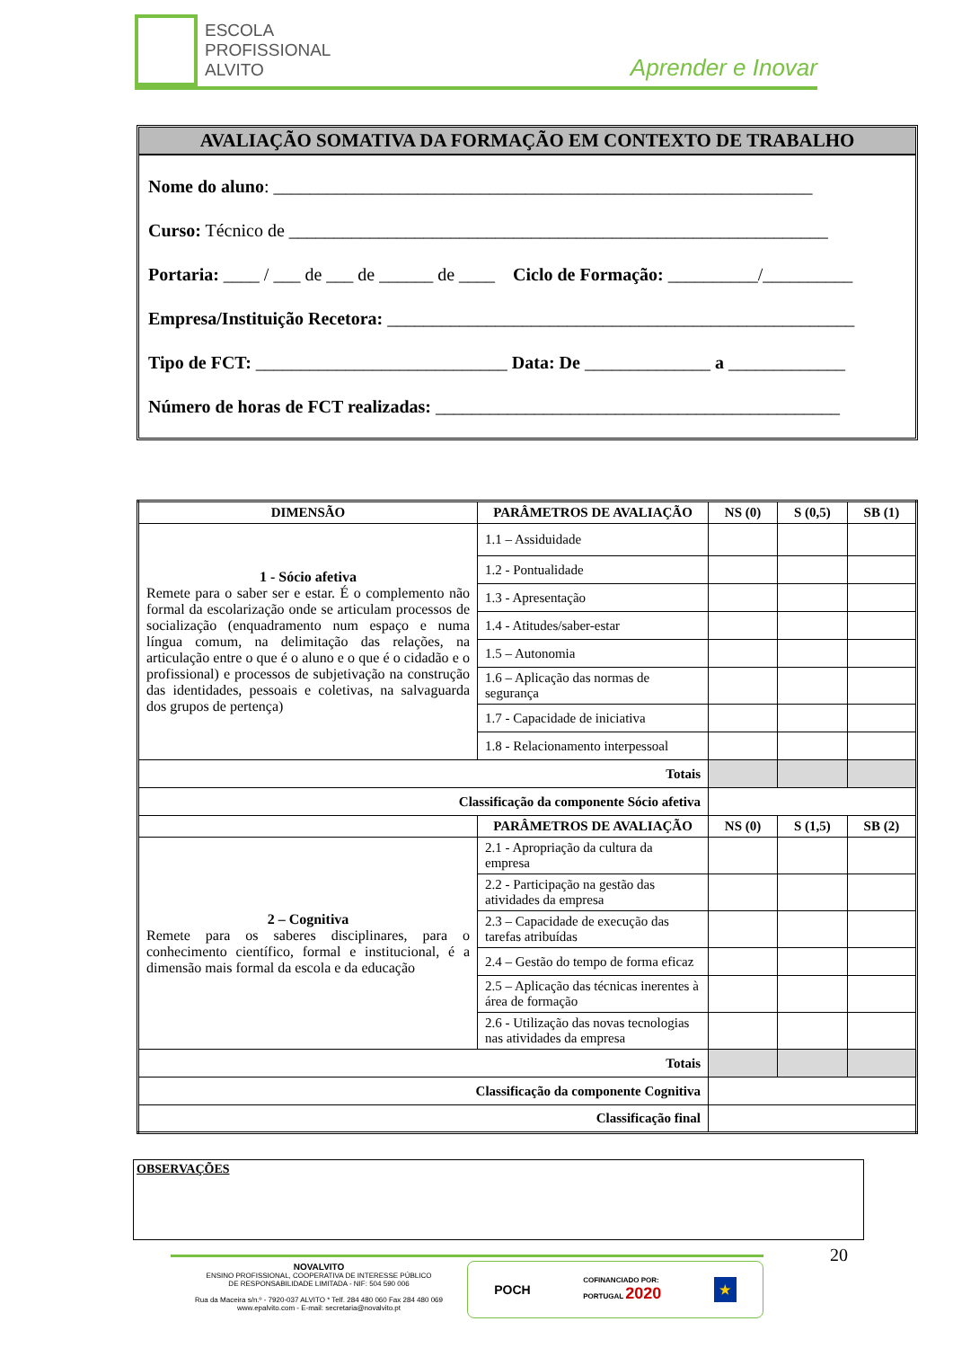ESCOLA
PROFISSIONAL
ALVITO
Aprender e Inovar
AVALIAÇÃO SOMATIVA DA FORMAÇÃO EM CONTEXTO DE TRABALHO
Nome do aluno: ____________________________________________________________
Curso: Técnico de ____________________________________________________________
Portaria: ____ / ___ de ___ de ______ de ____ Ciclo de Formação: __________/__________
Empresa/Instituição Recetora: ____________________________________________________
Tipo de FCT: ____________________________ Data: De ______________ a _____________
Número de horas de FCT realizadas: _____________________________________________
| DIMENSÃO | PARÂMETROS DE AVALIAÇÃO | NS (0) | S (0,5) | SB (1) |
| --- | --- | --- | --- | --- |
| 1 - Sócio afetiva Remete para o saber ser e estar. É o complemento não formal da escolarização onde se articulam processos de socialização (enquadramento num espaço e numa língua comum, na delimitação das relações, na articulação entre o que é o aluno e o que é o cidadão e o profissional) e processos de subjetivação na construção das identidades, pessoais e coletivas, na salvaguarda dos grupos de pertença) | 1.1 – Assiduidade | | | |
| | 1.2 - Pontualidade | | | |
| | 1.3 - Apresentação | | | |
| | 1.4 - Atitudes/saber-estar | | | |
| | 1.5 – Autonomia | | | |
| | 1.6 – Aplicação das normas de segurança | | | |
| | 1.7 - Capacidade de iniciativa | | | |
| | 1.8 - Relacionamento interpessoal | | | |
| Totais | | | | |
| Classificação da componente Sócio afetiva | | | | |
| | PARÂMETROS DE AVALIAÇÃO | NS (0) | S (1,5) | SB (2) |
| 2 – Cognitiva Remete para os saberes disciplinares, para o conhecimento científico, formal e institucional, é a dimensão mais formal da escola e da educação | 2.1 - Apropriação da cultura da empresa | | | |
| | 2.2 - Participação na gestão das atividades da empresa | | | |
| | 2.3 – Capacidade de execução das tarefas atribuídas | | | |
| | 2.4 – Gestão do tempo de forma eficaz | | | |
| | 2.5 – Aplicação das técnicas inerentes à área de formação | | | |
| | 2.6 - Utilização das novas tecnologias nas atividades da empresa | | | |
| Totais | | | | |
| Classificação da componente Cognitiva | | | | |
| Classificação final | | | | |
OBSERVAÇÕES
20
NOVALVITO
ENSINO PROFISSIONAL, COOPERATIVA DE INTERESSE PÚBLICO
DE RESPONSABILIDADE LIMITADA - NIF: 504 590 006
Rua da Maceira s/n.º - 7920-037 ALVITO * Telf. 284 480 060 Fax 284 480 069
www.epalvito.com - E-mail: secretaria@novalvito.pt
POCH COFINANCIADO POR:
PORTUGAL 2020 ★